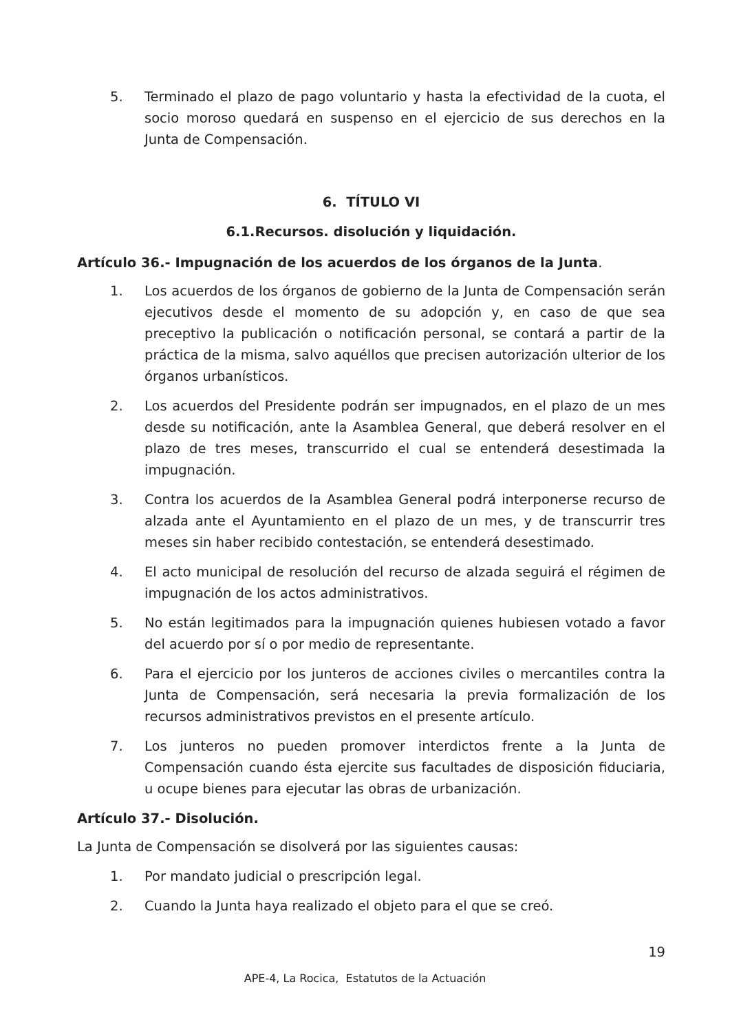5. Terminado el plazo de pago voluntario y hasta la efectividad de la cuota, el socio moroso quedará en suspenso en el ejercicio de sus derechos en la Junta de Compensación.
6. TÍTULO VI
6.1.Recursos. disolución y liquidación.
Artículo 36.- Impugnación de los acuerdos de los órganos de la Junta.
1. Los acuerdos de los órganos de gobierno de la Junta de Compensación serán ejecutivos desde el momento de su adopción y, en caso de que sea preceptivo la publicación o notificación personal, se contará a partir de la práctica de la misma, salvo aquéllos que precisen autorización ulterior de los órganos urbanísticos.
2. Los acuerdos del Presidente podrán ser impugnados, en el plazo de un mes desde su notificación, ante la Asamblea General, que deberá resolver en el plazo de tres meses, transcurrido el cual se entenderá desestimada la impugnación.
3. Contra los acuerdos de la Asamblea General podrá interponerse recurso de alzada ante el Ayuntamiento en el plazo de un mes, y de transcurrir tres meses sin haber recibido contestación, se entenderá desestimado.
4. El acto municipal de resolución del recurso de alzada seguirá el régimen de impugnación de los actos administrativos.
5. No están legitimados para la impugnación quienes hubiesen votado a favor del acuerdo por sí o por medio de representante.
6. Para el ejercicio por los junteros de acciones civiles o mercantiles contra la Junta de Compensación, será necesaria la previa formalización de los recursos administrativos previstos en el presente artículo.
7. Los junteros no pueden promover interdictos frente a la Junta de Compensación cuando ésta ejercite sus facultades de disposición fiduciaria, u ocupe bienes para ejecutar las obras de urbanización.
Artículo 37.- Disolución.
La Junta de Compensación se disolverá por las siguientes causas:
1. Por mandato judicial o prescripción legal.
2. Cuando la Junta haya realizado el objeto para el que se creó.
19
APE-4, La Rocica, Estatutos de la Actuación